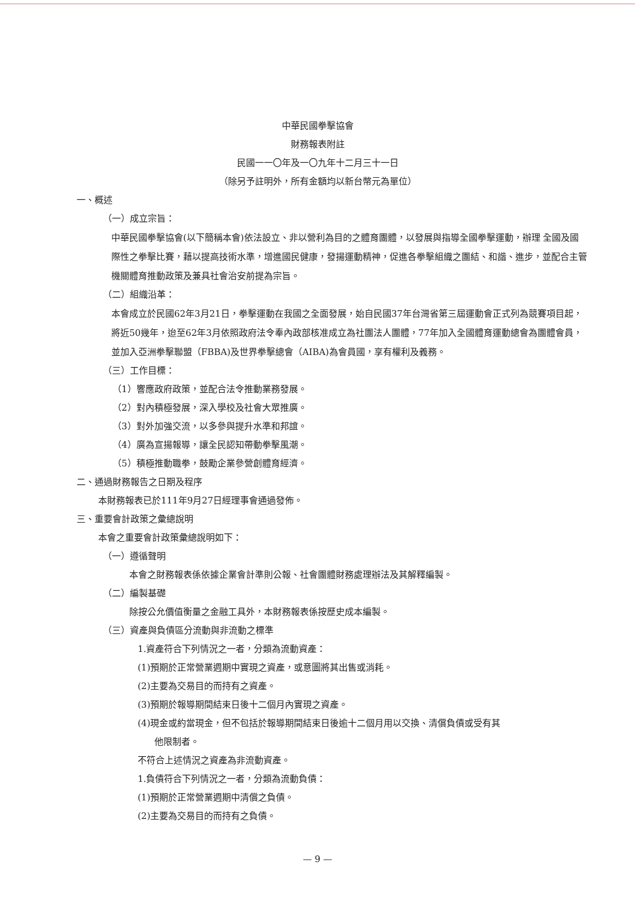中華民國拳擊協會
財務報表附註
民國一一〇年及一〇九年十二月三十一日
（除另予註明外，所有金額均以新台幣元為單位）
一、概述
（一）成立宗旨：
中華民國拳擊協會(以下簡稱本會)依法設立、非以營利為目的之體育團體，以發展與指導全國拳擊運動，辦理 全國及國際性之拳擊比賽，藉以提高技術水準，增進國民健康，發揚運動精神，促進各拳擊組織之團結、和諧、進步，並配合主管機關體育推動政策及兼具社會治安前提為宗旨。
（二）組織沿革：
本會成立於民國62年3月21日，拳擊運動在我國之全面發展，始自民國37年台灣省第三屆運動會正式列為競賽項目起，將近50幾年，迨至62年3月依照政府法令奉內政部核准成立為社團法人團體，77年加入全國體育運動總會為團體會員，並加入亞洲拳擊聯盟（FBBA)及世界拳擊總會（AIBA)為會員國，享有權利及義務。
（三）工作目標：
（1）響應政府政策，並配合法令推動業務發展。
（2）對內積極發展，深入學校及社會大眾推廣。
（3）對外加強交流，以多參與提升水準和邦誼。
（4）廣為宣揚報導，讓全民認知帶動拳擊風潮。
（5）積極推動職拳，鼓勵企業參營創體育經濟。
二、通過財務報告之日期及程序
本財務報表已於111年9月27日經理事會通過發佈。
三、重要會計政策之彙總說明
本會之重要會計政策彙總說明如下：
（一）遵循聲明
本會之財務報表係依據企業會計準則公報、社會團體財務處理辦法及其解釋編製。
（二）編製基礎
除按公允價值衡量之金融工具外，本財務報表係按歷史成本編製。
（三）資產與負債區分流動與非流動之標準
1.資產符合下列情況之一者，分類為流動資產：
(1)預期於正常營業週期中實現之資產，或意圖將其出售或消耗。
(2)主要為交易目的而持有之資產。
(3)預期於報導期間結束日後十二個月內實現之資產。
(4)現金或約當現金，但不包括於報導期間結束日後逾十二個月用以交換、清償負債或受有其
他限制者。
不符合上述情況之資產為非流動資產。
1.負債符合下列情況之一者，分類為流動負債：
(1)預期於正常營業週期中清償之負債。
(2)主要為交易目的而持有之負債。
— 9 —